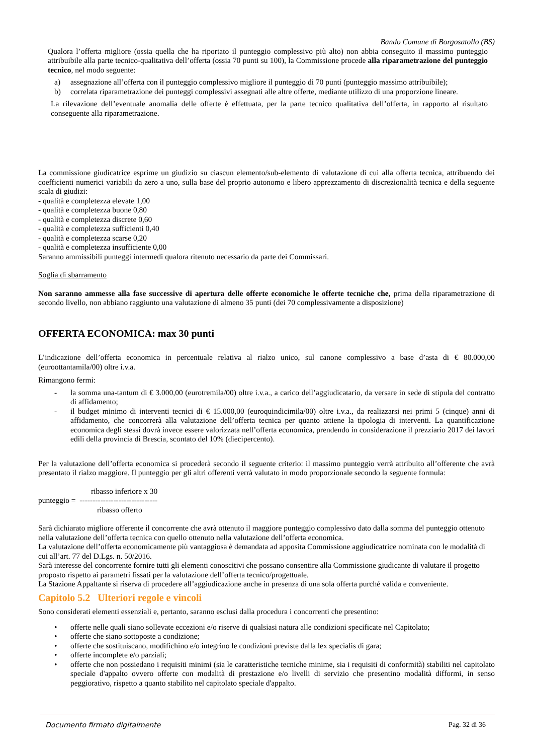Bando Comune di Borgosatollo (BS)
Qualora l’offerta migliore (ossia quella che ha riportato il punteggio complessivo più alto) non abbia conseguito il massimo punteggio attribuibile alla parte tecnico-qualitativa dell’offerta (ossia 70 punti su 100), la Commissione procede alla riparametrazione del punteggio tecnico, nel modo seguente:
a) assegnazione all’offerta con il punteggio complessivo migliore il punteggio di 70 punti (punteggio massimo attribuibile);
b) correlata riparametrazione dei punteggi complessivi assegnati alle altre offerte, mediante utilizzo di una proporzione lineare.
La rilevazione dell’eventuale anomalia delle offerte è effettuata, per la parte tecnico qualitativa dell’offerta, in rapporto al risultato conseguente alla riparametrazione.
La commissione giudicatrice esprime un giudizio su ciascun elemento/sub-elemento di valutazione di cui alla offerta tecnica, attribuendo dei coefficienti numerici variabili da zero a uno, sulla base del proprio autonomo e libero apprezzamento di discrezionalità tecnica e della seguente scala di giudizi:
- qualità e completezza elevate 1,00
- qualità e completezza buone 0,80
- qualità e completezza discrete 0,60
- qualità e completezza sufficienti 0,40
- qualità e completezza scarse 0,20
- qualità e completezza insufficiente 0,00
Saranno ammissibili punteggi intermedi qualora ritenuto necessario da parte dei Commissari.
Soglia di sbarramento
Non saranno ammesse alla fase successive di apertura delle offerte economiche le offerte tecniche che, prima della riparametrazione di secondo livello, non abbiano raggiunto una valutazione di almeno 35 punti (dei 70 complessivamente a disposizione)
OFFERTA ECONOMICA: max 30 punti
L’indicazione dell’offerta economica in percentuale relativa al rialzo unico, sul canone complessivo a base d’asta di € 80.000,00 (euroottantamila/00) oltre i.v.a.
Rimangono fermi:
- la somma una-tantum di € 3.000,00 (eurotremila/00) oltre i.v.a., a carico dell’aggiudicatario, da versare in sede di stipula del contratto di affidamento;
- il budget minimo di interventi tecnici di € 15.000,00 (euroquindicimila/00) oltre i.v.a., da realizzarsi nei primi 5 (cinque) anni di affidamento, che concorrerà alla valutazione dell’offerta tecnica per quanto attiene la tipologia di interventi. La quantificazione economica degli stessi dovrà invece essere valorizzata nell’offerta economica, prendendo in considerazione il prezziario 2017 dei lavori edili della provincia di Brescia, scontato del 10% (diecipercento).
Per la valutazione dell’offerta economica si procederà secondo il seguente criterio: il massimo punteggio verrà attribuito all’offerente che avrà presentato il rialzo maggiore. Il punteggio per gli altri offerenti verrà valutato in modo proporzionale secondo la seguente formula:
ribasso inferiore x 30
punteggio = ------------------------------
ribasso offerto
Sarà dichiarato migliore offerente il concorrente che avrà ottenuto il maggiore punteggio complessivo dato dalla somma del punteggio ottenuto nella valutazione dell’offerta tecnica con quello ottenuto nella valutazione dell’offerta economica.
La valutazione dell’offerta economicamente più vantaggiosa è demandata ad apposita Commissione aggiudicatrice nominata con le modalità di cui all’art. 77 del D.Lgs. n. 50/2016.
Sarà interesse del concorrente fornire tutti gli elementi conoscitivi che possano consentire alla Commissione giudicante di valutare il progetto proposto rispetto ai parametri fissati per la valutazione dell’offerta tecnico/progettuale.
La Stazione Appaltante si riserva di procedere all’aggiudicazione anche in presenza di una sola offerta purché valida e conveniente.
Capitolo 5.2 Ulteriori regole e vincoli
Sono considerati elementi essenziali e, pertanto, saranno esclusi dalla procedura i concorrenti che presentino:
• offerte nelle quali siano sollevate eccezioni e/o riserve di qualsiasi natura alle condizioni specificate nel Capitolato;
• offerte che siano sottoposte a condizione;
• offerte che sostituiscano, modifichino e/o integrino le condizioni previste dalla lex specialis di gara;
• offerte incomplete e/o parziali;
• offerte che non possiedano i requisiti minimi (sia le caratteristiche tecniche minime, sia i requisiti di conformità) stabiliti nel capitolato speciale d'appalto ovvero offerte con modalità di prestazione e/o livelli di servizio che presentino modalità difformi, in senso peggiorativo, rispetto a quanto stabilito nel capitolato speciale d'appalto.
Documento firmato digitalmente Pag. 32 di 36